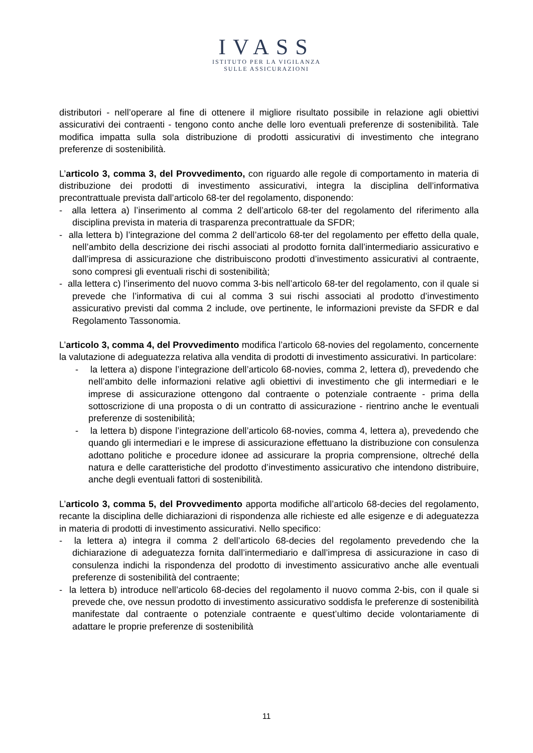IVASS
ISTITUTO PER LA VIGILANZA
SULLE ASSICURAZIONI
distributori - nell’operare al fine di ottenere il migliore risultato possibile in relazione agli obiettivi assicurativi dei contraenti - tengono conto anche delle loro eventuali preferenze di sostenibilità. Tale modifica impatta sulla sola distribuzione di prodotti assicurativi di investimento che integrano preferenze di sostenibilità.
L’articolo 3, comma 3, del Provvedimento, con riguardo alle regole di comportamento in materia di distribuzione dei prodotti di investimento assicurativi, integra la disciplina dell’informativa precontrattuale prevista dall’articolo 68-ter del regolamento, disponendo:
- alla lettera a) l’inserimento al comma 2 dell’articolo 68-ter del regolamento del riferimento alla disciplina prevista in materia di trasparenza precontrattuale da SFDR;
- alla lettera b) l’integrazione del comma 2 dell’articolo 68-ter del regolamento per effetto della quale, nell’ambito della descrizione dei rischi associati al prodotto fornita dall’intermediario assicurativo e dall’impresa di assicurazione che distribuiscono prodotti d’investimento assicurativi al contraente, sono compresi gli eventuali rischi di sostenibilità;
- alla lettera c) l’inserimento del nuovo comma 3-bis nell’articolo 68-ter del regolamento, con il quale si prevede che l’informativa di cui al comma 3 sui rischi associati al prodotto d’investimento assicurativo previsti dal comma 2 include, ove pertinente, le informazioni previste da SFDR e dal Regolamento Tassonomia.
L’articolo 3, comma 4, del Provvedimento modifica l’articolo 68-novies del regolamento, concernente la valutazione di adeguatezza relativa alla vendita di prodotti di investimento assicurativi. In particolare:
- la lettera a) dispone l’integrazione dell’articolo 68-novies, comma 2, lettera d), prevedendo che nell’ambito delle informazioni relative agli obiettivi di investimento che gli intermediari e le imprese di assicurazione ottengono dal contraente o potenziale contraente - prima della sottoscrizione di una proposta o di un contratto di assicurazione - rientrino anche le eventuali preferenze di sostenibilità;
- la lettera b) dispone l’integrazione dell’articolo 68-novies, comma 4, lettera a), prevedendo che quando gli intermediari e le imprese di assicurazione effettuano la distribuzione con consulenza adottano politiche e procedure idonee ad assicurare la propria comprensione, oltreché della natura e delle caratteristiche del prodotto d’investimento assicurativo che intendono distribuire, anche degli eventuali fattori di sostenibilità.
L’articolo 3, comma 5, del Provvedimento apporta modifiche all’articolo 68-decies del regolamento, recante la disciplina delle dichiarazioni di rispondenza alle richieste ed alle esigenze e di adeguatezza in materia di prodotti di investimento assicurativi. Nello specifico:
- la lettera a) integra il comma 2 dell’articolo 68-decies del regolamento prevedendo che la dichiarazione di adeguatezza fornita dall’intermediario e dall’impresa di assicurazione in caso di consulenza indichi la rispondenza del prodotto di investimento assicurativo anche alle eventuali preferenze di sostenibilità del contraente;
- la lettera b) introduce nell’articolo 68-decies del regolamento il nuovo comma 2-bis, con il quale si prevede che, ove nessun prodotto di investimento assicurativo soddisfa le preferenze di sostenibilità manifestate dal contraente o potenziale contraente e quest’ultimo decide volontariamente di adattare le proprie preferenze di sostenibilità
11